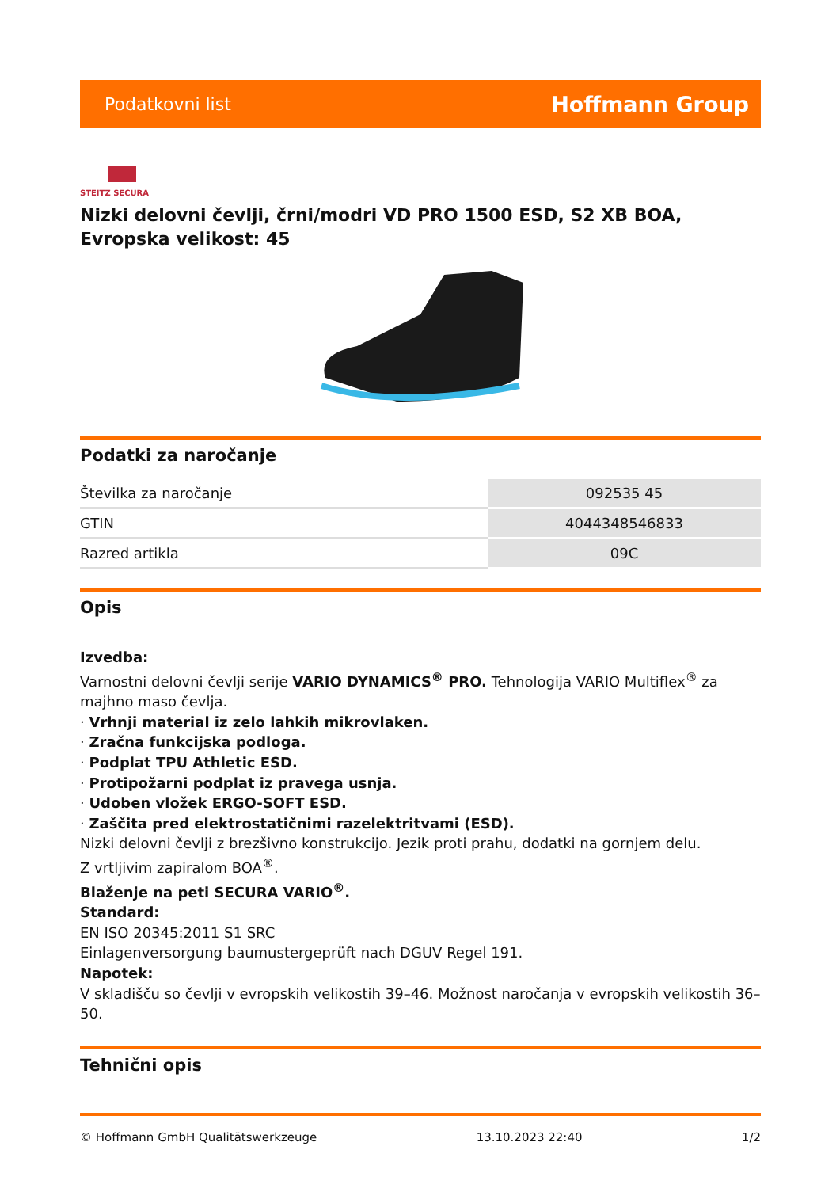Podatkovni list Hoffmann Group
STEITZ SECURA
Nizki delovni čevlji, črni/modri VD PRO 1500 ESD, S2 XB BOA, Evropska velikost: 45
Podatki za naročanje
| Številka za naročanje | 092535 45 |
| GTIN | 4044348546833 |
| Razred artikla | 09C |
Opis
Izvedba:
Varnostni delovni čevlji serije VARIO DYNAMICS<sup>®</sup> PRO. Tehnologija VARIO Multiflex<sup>®</sup> za majhno maso čevlja.
· Vrhnji material iz zelo lahkih mikrovlaken.
· Zračna funkcijska podloga.
· Podplat TPU Athletic ESD.
· Protipožarni podplat iz pravega usnja.
· Udoben vložek ERGO-SOFT ESD.
· Zaščita pred elektrostatičnimi razelektritvami (ESD).
Nizki delovni čevlji z brezšivno konstrukcijo. Jezik proti prahu, dodatki na gornjem delu.
Z vrtljivim zapiralom BOA<sup>®</sup>.
Blaženje na peti SECURA VARIO<sup>®</sup>.
Standard:
EN ISO 20345:2011 S1 SRC
Einlagenversorgung baumustergeprüft nach DGUV Regel 191.
Napotek:
V skladišču so čevlji v evropskih velikostih 39–46. Možnost naročanja v evropskih velikostih 36–50.
Tehnični opis
© Hoffmann GmbH Qualitätswerkzeuge 13.10.2023 22:40 1/2